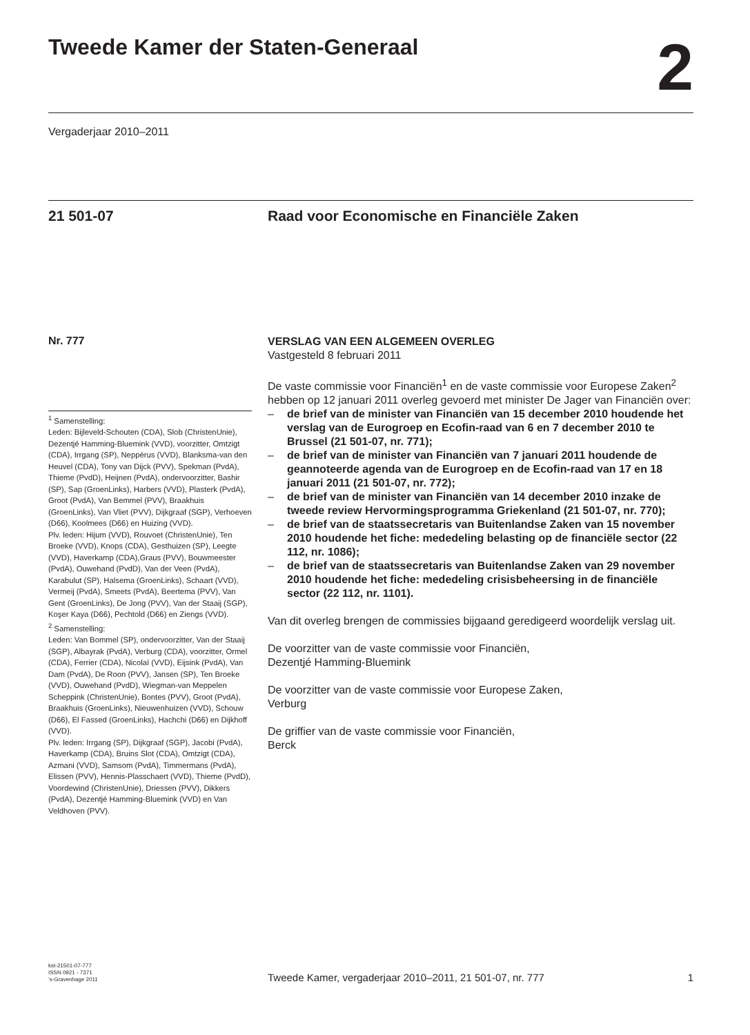Tweede Kamer der Staten-Generaal
2
Vergaderjaar 2010–2011
21 501-07 Raad voor Economische en Financiële Zaken
Nr. 777
<sup>1</sup> Samenstelling:
Leden: Bijleveld-Schouten (CDA), Slob (ChristenUnie), Dezentjé Hamming-Bluemink (VVD), voorzitter, Omtzigt (CDA), Irrgang (SP), Neppérus (VVD), Blanksma-van den Heuvel (CDA), Tony van Dijck (PVV), Spekman (PvdA), Thieme (PvdD), Heijnen (PvdA), ondervoorzitter, Bashir (SP), Sap (GroenLinks), Harbers (VVD), Plasterk (PvdA), Groot (PvdA), Van Bemmel (PVV), Braakhuis (GroenLinks), Van Vliet (PVV), Dijkgraaf (SGP), Verhoeven (D66), Koolmees (D66) en Huizing (VVD).
Plv. leden: Hijum (VVD), Rouvoet (ChristenUnie), Ten Broeke (VVD), Knops (CDA), Gesthuizen (SP), Leegte (VVD), Haverkamp (CDA),Graus (PVV), Bouwmeester (PvdA), Ouwehand (PvdD), Van der Veen (PvdA), Karabulut (SP), Halsema (GroenLinks), Schaart (VVD), Vermeij (PvdA), Smeets (PvdA), Beertema (PVV), Van Gent (GroenLinks), De Jong (PVV), Van der Staaij (SGP), Koşer Kaya (D66), Pechtold (D66) en Ziengs (VVD).
<sup>2</sup> Samenstelling:
Leden: Van Bommel (SP), ondervoorzitter, Van der Staaij (SGP), Albayrak (PvdA), Verburg (CDA), voorzitter, Ormel (CDA), Ferrier (CDA), Nicolaï (VVD), Eijsink (PvdA), Van Dam (PvdA), De Roon (PVV), Jansen (SP), Ten Broeke (VVD), Ouwehand (PvdD), Wiegman-van Meppelen Scheppink (ChristenUnie), Bontes (PVV), Groot (PvdA), Braakhuis (GroenLinks), Nieuwenhuizen (VVD), Schouw (D66), El Fassed (GroenLinks), Hachchi (D66) en Dijkhoff (VVD).
Plv. leden: Irrgang (SP), Dijkgraaf (SGP), Jacobi (PvdA), Haverkamp (CDA), Bruins Slot (CDA), Omtzigt (CDA), Azmani (VVD), Samsom (PvdA), Timmermans (PvdA), Elissen (PVV), Hennis-Plasschaert (VVD), Thieme (PvdD), Voordewind (ChristenUnie), Driessen (PVV), Dikkers (PvdA), Dezentjé Hamming-Bluemink (VVD) en Van Veldhoven (PVV).
VERSLAG VAN EEN ALGEMEEN OVERLEG
Vastgesteld 8 februari 2011
De vaste commissie voor Financiën<sup>1</sup> en de vaste commissie voor Europese Zaken<sup>2</sup> hebben op 12 januari 2011 overleg gevoerd met minister De Jager van Financiën over:
– de brief van de minister van Financiën van 15 december 2010 houdende het verslag van de Eurogroep en Ecofin-raad van 6 en 7 december 2010 te Brussel (21 501-07, nr. 771);
– de brief van de minister van Financiën van 7 januari 2011 houdende de geannoteerde agenda van de Eurogroep en de Ecofin-raad van 17 en 18 januari 2011 (21 501-07, nr. 772);
– de brief van de minister van Financiën van 14 december 2010 inzake de tweede review Hervormingsprogramma Griekenland (21 501-07, nr. 770);
– de brief van de staatssecretaris van Buitenlandse Zaken van 15 november 2010 houdende het fiche: mededeling belasting op de financiële sector (22 112, nr. 1086);
– de brief van de staatssecretaris van Buitenlandse Zaken van 29 november 2010 houdende het fiche: mededeling crisisbeheersing in de financiële sector (22 112, nr. 1101).
Van dit overleg brengen de commissies bijgaand geredigeerd woordelijk verslag uit.
De voorzitter van de vaste commissie voor Financiën,
Dezentjé Hamming-Bluemink
De voorzitter van de vaste commissie voor Europese Zaken,
Verburg
De griffier van de vaste commissie voor Financiën,
Berck
kst-21501-07-777
ISSN 0921 - 7371
’s-Gravenhage 2011
Tweede Kamer, vergaderjaar 2010–2011, 21 501-07, nr. 777
1